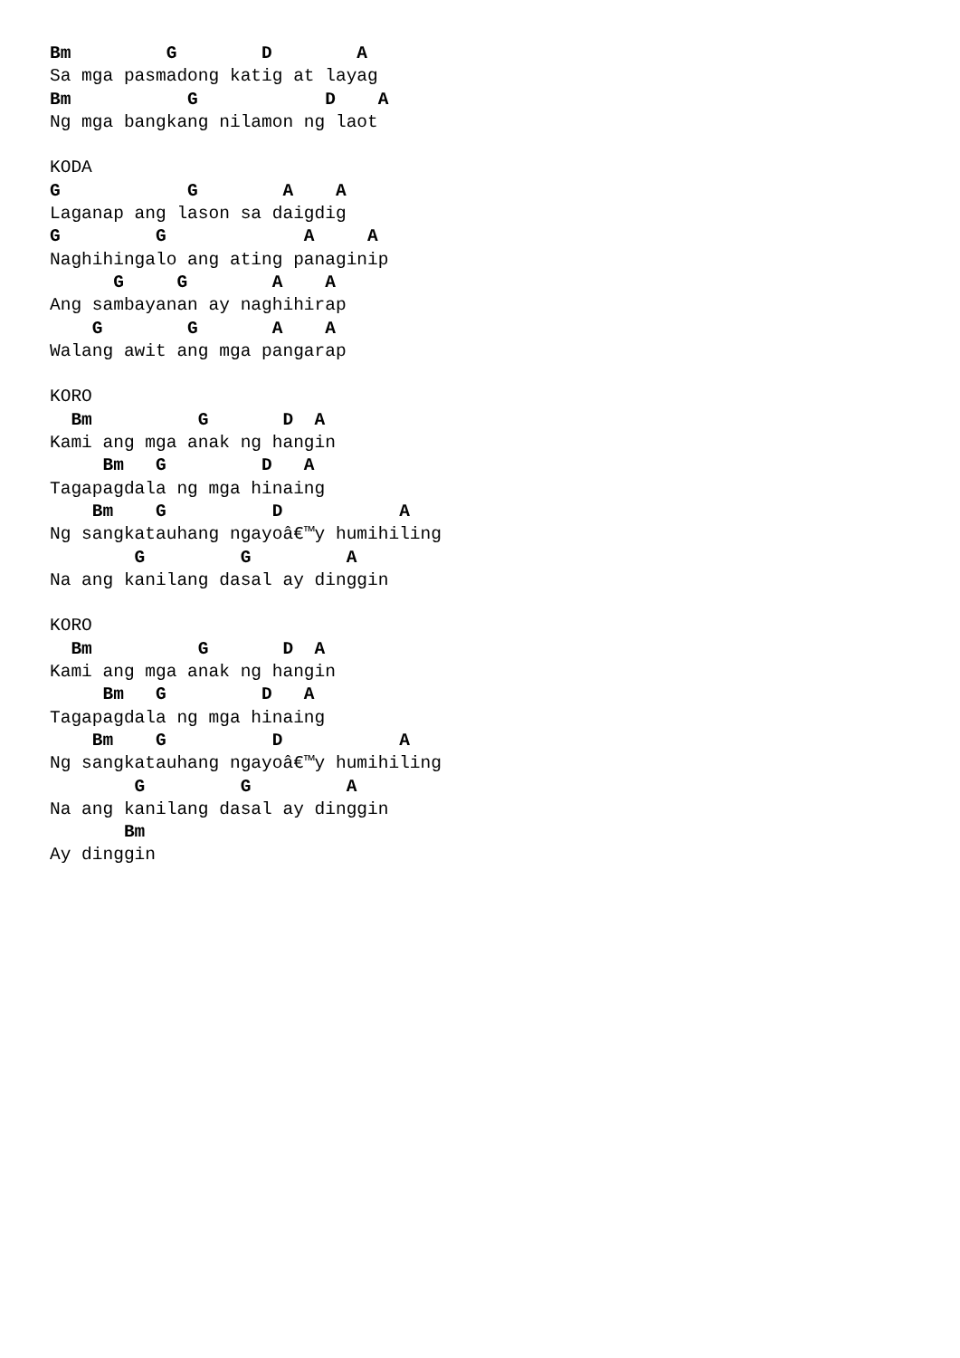Bm         G        D        A
Sa mga pasmadong katig at layag
Bm           G            D    A
Ng mga bangkang nilamon ng laot

KODA
G            G        A    A
Laganap ang lason sa daigdig
G         G             A     A
Naghihingalo ang ating panaginip
      G     G        A    A
Ang sambayanan ay naghihirap
    G        G       A    A
Walang awit ang mga pangarap

KORO
  Bm          G       D  A
Kami ang mga anak ng hangin
     Bm   G         D   A
Tagapagdala ng mga hinaing
    Bm    G          D           A
Ng sangkatauhang ngayoâ€™y humihiling
        G         G         A
Na ang kanilang dasal ay dinggin

KORO
  Bm          G       D  A
Kami ang mga anak ng hangin
     Bm   G         D   A
Tagapagdala ng mga hinaing
    Bm    G          D           A
Ng sangkatauhang ngayoâ€™y humihiling
        G         G         A
Na ang kanilang dasal ay dinggin
       Bm
Ay dinggin